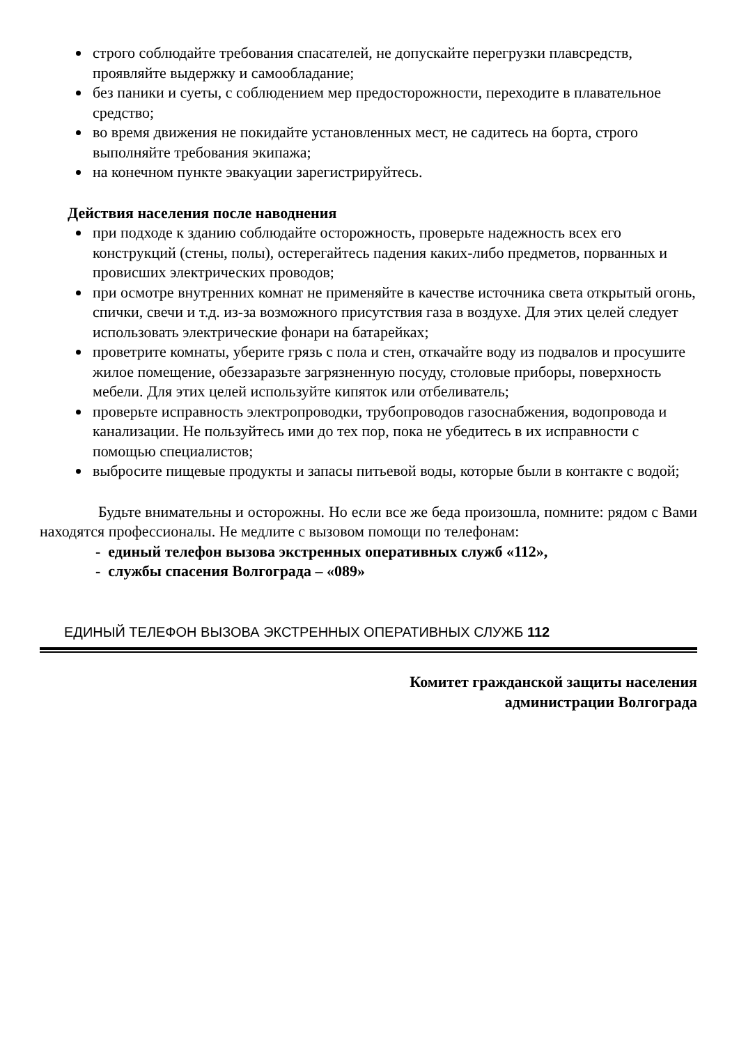строго соблюдайте требования спасателей, не допускайте перегрузки плавсредств, проявляйте выдержку и самообладание;
без паники и суеты, с соблюдением мер предосторожности, переходите в плавательное средство;
во время движения не покидайте установленных мест, не садитесь на борта, строго выполняйте требования экипажа;
на конечном пункте эвакуации зарегистрируйтесь.
Действия населения после наводнения
при подходе к зданию соблюдайте осторожность, проверьте надежность всех его конструкций (стены, полы), остерегайтесь падения каких-либо предметов, порванных и провисших электрических проводов;
при осмотре внутренних комнат не применяйте в качестве источника света открытый огонь, спички, свечи и т.д. из-за возможного присутствия газа в воздухе. Для этих целей следует использовать электрические фонари на батарейках;
проветрите комнаты, уберите грязь с пола и стен, откачайте воду из подвалов и просушите жилое помещение, обеззаразьте загрязненную посуду, столовые приборы, поверхность мебели. Для этих целей используйте кипяток или отбеливатель;
проверьте исправность электропроводки, трубопроводов газоснабжения, водопровода и канализации. Не пользуйтесь ими до тех пор, пока не убедитесь в их исправности с помощью специалистов;
выбросите пищевые продукты и запасы питьевой воды, которые были в контакте с водой;
Будьте внимательны и осторожны. Но если все же беда произошла, помните: рядом с Вами находятся профессионалы. Не медлите с вызовом помощи по телефонам:
- единый телефон вызова экстренных оперативных служб «112»,
- службы спасения Волгограда – «089»
ЕДИНЫЙ ТЕЛЕФОН ВЫЗОВА ЭКСТРЕННЫХ ОПЕРАТИВНЫХ СЛУЖБ 112
Комитет гражданской защиты населения
администрации Волгограда